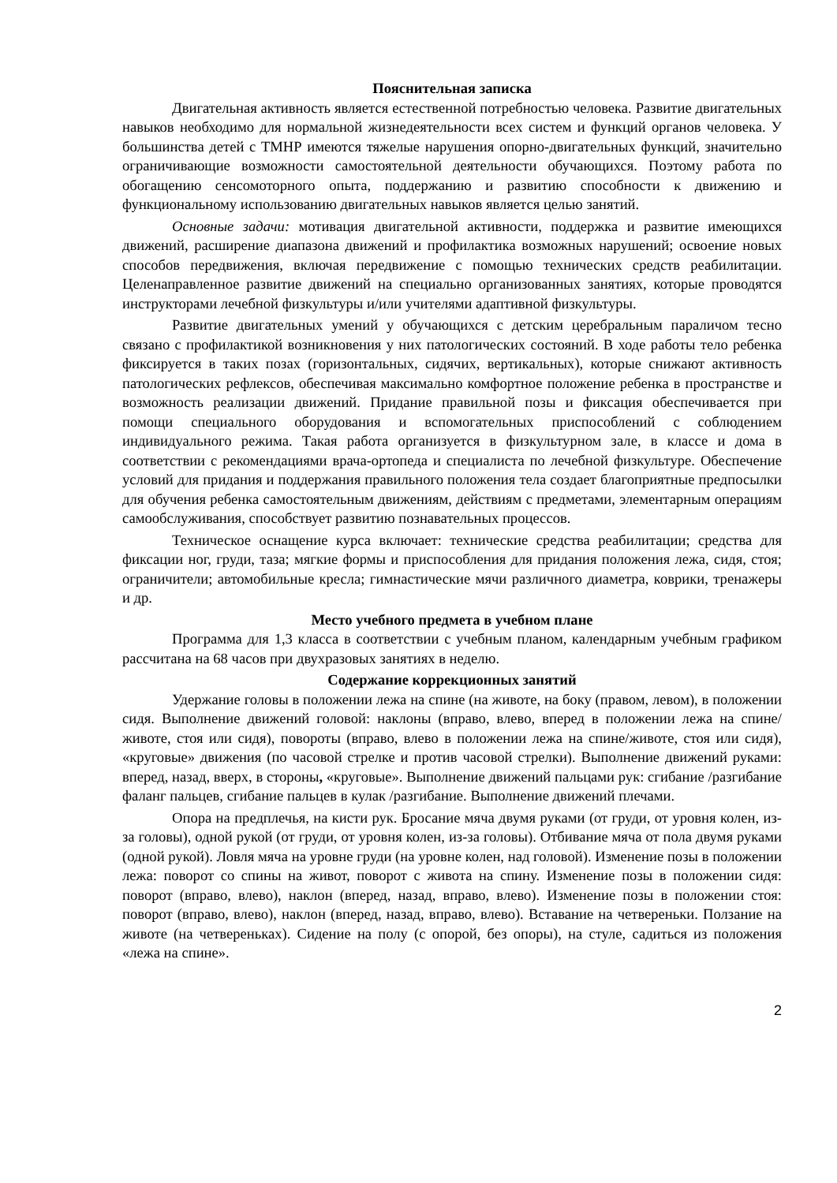Пояснительная записка
Двигательная активность является естественной потребностью человека. Развитие двигательных навыков необходимо для нормальной жизнедеятельности всех систем и функций органов человека. У большинства детей с ТМНР имеются тяжелые нарушения опорно-двигательных функций, значительно ограничивающие возможности самостоятельной деятельности обучающихся. Поэтому работа по обогащению сенсомоторного опыта, поддержанию и развитию способности к движению и функциональному использованию двигательных навыков является целью занятий.
Основные задачи: мотивация двигательной активности, поддержка и развитие имеющихся движений, расширение диапазона движений и профилактика возможных нарушений; освоение новых способов передвижения, включая передвижение с помощью технических средств реабилитации. Целенаправленное развитие движений на специально организованных занятиях, которые проводятся инструкторами лечебной физкультуры и/или учителями адаптивной физкультуры.
Развитие двигательных умений у обучающихся с детским церебральным параличом тесно связано с профилактикой возникновения у них патологических состояний. В ходе работы тело ребенка фиксируется в таких позах (горизонтальных, сидячих, вертикальных), которые снижают активность патологических рефлексов, обеспечивая максимально комфортное положение ребенка в пространстве и возможность реализации движений. Придание правильной позы и фиксация обеспечивается при помощи специального оборудования и вспомогательных приспособлений с соблюдением индивидуального режима. Такая работа организуется в физкультурном зале, в классе и дома в соответствии с рекомендациями врача-ортопеда и специалиста по лечебной физкультуре. Обеспечение условий для придания и поддержания правильного положения тела создает благоприятные предпосылки для обучения ребенка самостоятельным движениям, действиям с предметами, элементарным операциям самообслуживания, способствует развитию познавательных процессов.
Техническое оснащение курса включает: технические средства реабилитации; средства для фиксации ног, груди, таза; мягкие формы и приспособления для придания положения лежа, сидя, стоя; ограничители; автомобильные кресла; гимнастические мячи различного диаметра, коврики, тренажеры и др.
Место учебного предмета в учебном плане
Программа для 1,3 класса в соответствии с учебным планом, календарным учебным графиком рассчитана на 68 часов при двухразовых занятиях в неделю.
Содержание коррекционных занятий
Удержание головы в положении лежа на спине (на животе, на боку (правом, левом), в положении сидя. Выполнение движений головой: наклоны (вправо, влево, вперед в положении лежа на спине/животе, стоя или сидя), повороты (вправо, влево в положении лежа на спине/животе, стоя или сидя), «круговые» движения (по часовой стрелке и против часовой стрелки). Выполнение движений руками: вперед, назад, вверх, в стороны, «круговые». Выполнение движений пальцами рук: сгибание /разгибание фаланг пальцев, сгибание пальцев в кулак /разгибание. Выполнение движений плечами.
Опора на предплечья, на кисти рук. Бросание мяча двумя руками (от груди, от уровня колен, из-за головы), одной рукой (от груди, от уровня колен, из-за головы). Отбивание мяча от пола двумя руками (одной рукой). Ловля мяча на уровне груди (на уровне колен, над головой). Изменение позы в положении лежа: поворот со спины на живот, поворот с живота на спину. Изменение позы в положении сидя: поворот (вправо, влево), наклон (вперед, назад, вправо, влево). Изменение позы в положении стоя: поворот (вправо, влево), наклон (вперед, назад, вправо, влево). Вставание на четвереньки. Ползание на животе (на четвереньках). Сидение на полу (с опорой, без опоры), на стуле, садиться из положения «лежа на спине».
2